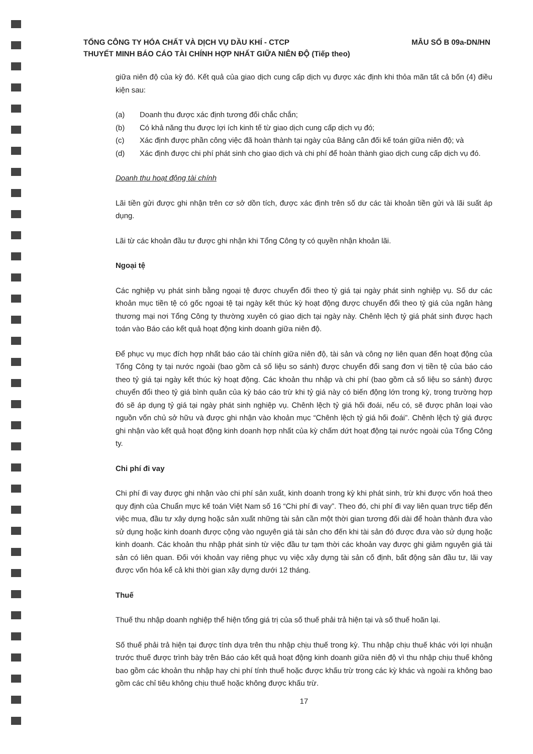MẪU SỐ B 09a-DN/HN TỔNG CÔNG TY HÓA CHẤT VÀ DỊCH VỤ DẦU KHÍ - CTCP
THUYẾT MINH BÁO CÁO TÀI CHÍNH HỢP NHẤT GIỮA NIÊN ĐỘ (Tiếp theo)
giữa niên độ của kỳ đó. Kết quả của giao dịch cung cấp dịch vụ được xác định khi thỏa mãn tất cả bốn (4) điều kiện sau:
(a) Doanh thu được xác định tương đối chắc chắn;
(b) Có khả năng thu được lợi ích kinh tế từ giao dịch cung cấp dịch vụ đó;
(c) Xác định được phần công việc đã hoàn thành tại ngày của Bảng cân đối kế toán giữa niên độ; và
(d) Xác định được chi phí phát sinh cho giao dịch và chi phí để hoàn thành giao dịch cung cấp dịch vụ đó.
Doanh thu hoạt động tài chính
Lãi tiền gửi được ghi nhận trên cơ sở dồn tích, được xác định trên số dư các tài khoản tiền gửi và lãi suất áp dụng.
Lãi từ các khoản đầu tư được ghi nhận khi Tổng Công ty có quyền nhận khoản lãi.
Ngoại tệ
Các nghiệp vụ phát sinh bằng ngoại tệ được chuyển đổi theo tỷ giá tại ngày phát sinh nghiệp vụ. Số dư các khoản mục tiền tệ có gốc ngoại tệ tại ngày kết thúc kỳ hoạt động được chuyển đổi theo tỷ giá của ngân hàng thương mại nơi Tổng Công ty thường xuyên có giao dịch tại ngày này. Chênh lệch tỷ giá phát sinh được hạch toán vào Báo cáo kết quả hoạt động kinh doanh giữa niên độ.
Để phục vụ mục đích hợp nhất báo cáo tài chính giữa niên độ, tài sản và công nợ liên quan đến hoạt động của Tổng Công ty tại nước ngoài (bao gồm cả số liệu so sánh) được chuyển đổi sang đơn vị tiền tệ của báo cáo theo tỷ giá tại ngày kết thúc kỳ hoạt động. Các khoản thu nhập và chi phí (bao gồm cả số liệu so sánh) được chuyển đổi theo tỷ giá bình quân của kỳ báo cáo trừ khi tỷ giá này có biến động lớn trong kỳ, trong trường hợp đó sẽ áp dụng tỷ giá tại ngày phát sinh nghiệp vụ. Chênh lệch tỷ giá hối đoái, nếu có, sẽ được phân loại vào nguồn vốn chủ sở hữu và được ghi nhận vào khoản mục “Chênh lệch tỷ giá hối đoái”. Chênh lệch tỷ giá được ghi nhận vào kết quả hoạt động kinh doanh hợp nhất của kỳ chấm dứt hoạt động tại nước ngoài của Tổng Công ty.
Chi phí đi vay
Chi phí đi vay được ghi nhận vào chi phí sản xuất, kinh doanh trong kỳ khi phát sinh, trừ khi được vốn hoá theo quy định của Chuẩn mực kế toán Việt Nam số 16 “Chi phí đi vay”. Theo đó, chi phí đi vay liên quan trực tiếp đến việc mua, đầu tư xây dựng hoặc sản xuất những tài sản cần một thời gian tương đối dài để hoàn thành đưa vào sử dụng hoặc kinh doanh được cộng vào nguyên giá tài sản cho đến khi tài sản đó được đưa vào sử dụng hoặc kinh doanh. Các khoản thu nhập phát sinh từ việc đầu tư tạm thời các khoản vay được ghi giảm nguyên giá tài sản có liên quan. Đối với khoản vay riêng phục vụ việc xây dựng tài sản cố định, bất động sản đầu tư, lãi vay được vốn hóa kể cả khi thời gian xây dựng dưới 12 tháng.
Thuế
Thuế thu nhập doanh nghiệp thể hiện tổng giá trị của số thuế phải trả hiện tại và số thuế hoãn lại.
Số thuế phải trả hiện tại được tính dựa trên thu nhập chịu thuế trong kỳ. Thu nhập chịu thuế khác với lợi nhuận trước thuế được trình bày trên Báo cáo kết quả hoạt động kinh doanh giữa niên độ vì thu nhập chịu thuế không bao gồm các khoản thu nhập hay chi phí tính thuế hoặc được khấu trừ trong các kỳ khác và ngoài ra không bao gồm các chỉ tiêu không chịu thuế hoặc không được khấu trừ.
17